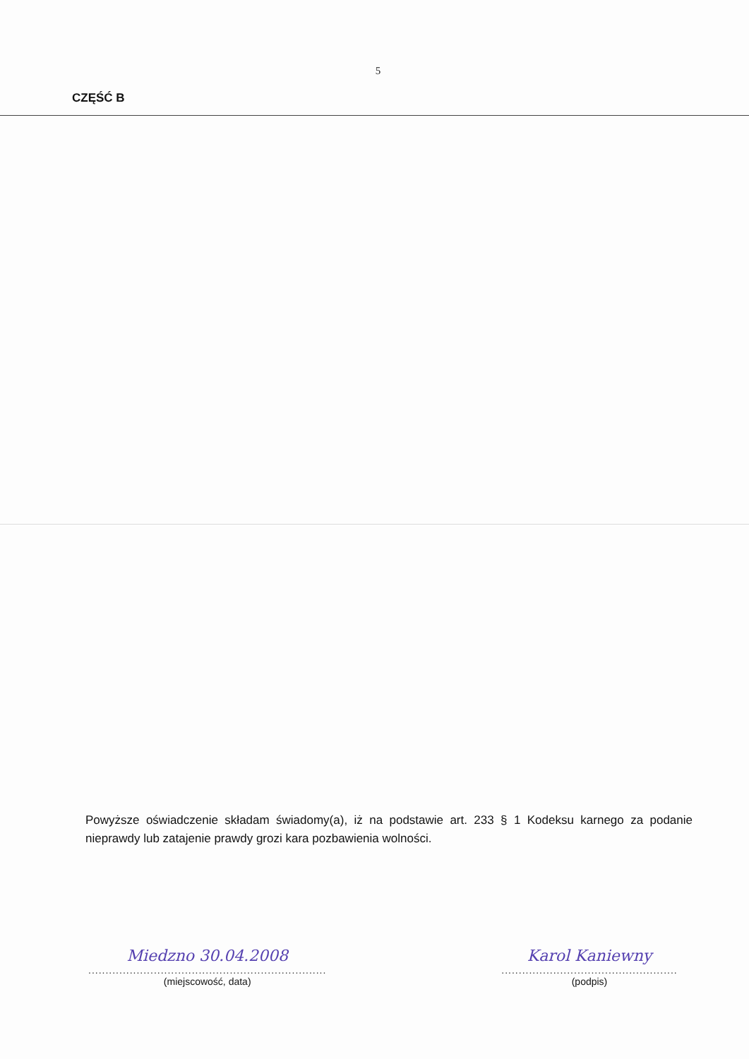5
CZĘŚĆ B
Powyższe oświadczenie składam świadomy(a), iż na podstawie art. 233 § 1 Kodeksu karnego za podanie nieprawdy lub zatajenie prawdy grozi kara pozbawienia wolności.
Miedzno 30.04.2008
.....................................................................
(miejscowość, data)
Karol Kaniewny
...................................................
(podpis)